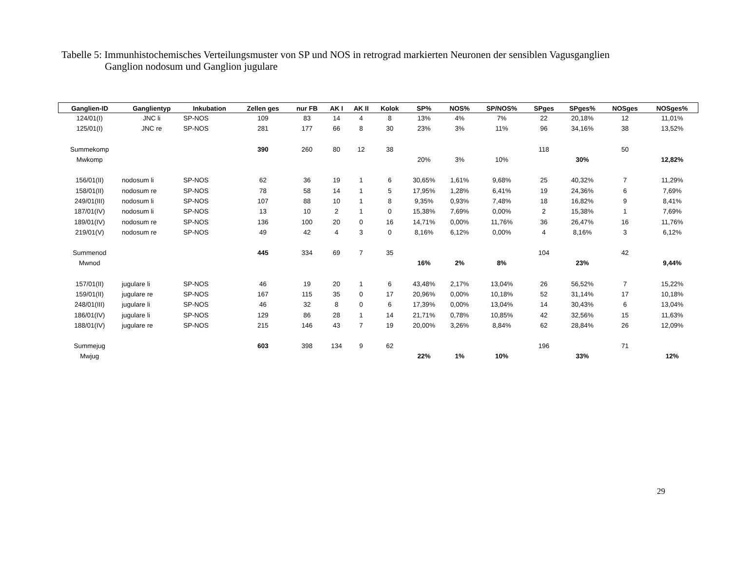Tabelle 5: Immunhistochemisches Verteilungsmuster von SP und NOS in retrograd markierten Neuronen der sensiblen Vagusganglien
Ganglion nodosum und Ganglion jugulare
| Ganglien-ID | Ganglientyp | Inkubation | Zellen ges | nur FB | AK I | AK II | Kolok | SP% | NOS% | SP/NOS% | SPges | SPges% | NOSges | NOSges% |
| --- | --- | --- | --- | --- | --- | --- | --- | --- | --- | --- | --- | --- | --- | --- |
| 124/01(I) | JNC li | SP-NOS | 109 | 83 | 14 | 4 | 8 | 13% | 4% | 7% | 22 | 20,18% | 12 | 11,01% |
| 125/01(I) | JNC re | SP-NOS | 281 | 177 | 66 | 8 | 30 | 23% | 3% | 11% | 96 | 34,16% | 38 | 13,52% |
| Summekomp | | | 390 | 260 | 80 | 12 | 38 | | | | 118 | | 50 | |
| Mwkomp | | | | | | | | 20% | 3% | 10% | | 30% | | 12,82% |
| 156/01(II) | nodosum li | SP-NOS | 62 | 36 | 19 | 1 | 6 | 30,65% | 1,61% | 9,68% | 25 | 40,32% | 7 | 11,29% |
| 158/01(II) | nodosum re | SP-NOS | 78 | 58 | 14 | 1 | 5 | 17,95% | 1,28% | 6,41% | 19 | 24,36% | 6 | 7,69% |
| 249/01(III) | nodosum li | SP-NOS | 107 | 88 | 10 | 1 | 8 | 9,35% | 0,93% | 7,48% | 18 | 16,82% | 9 | 8,41% |
| 187/01(IV) | nodosum li | SP-NOS | 13 | 10 | 2 | 1 | 0 | 15,38% | 7,69% | 0,00% | 2 | 15,38% | 1 | 7,69% |
| 189/01(IV) | nodosum re | SP-NOS | 136 | 100 | 20 | 0 | 16 | 14,71% | 0,00% | 11,76% | 36 | 26,47% | 16 | 11,76% |
| 219/01(V) | nodosum re | SP-NOS | 49 | 42 | 4 | 3 | 0 | 8,16% | 6,12% | 0,00% | 4 | 8,16% | 3 | 6,12% |
| Summenod | | | 445 | 334 | 69 | 7 | 35 | | | | 104 | | 42 | |
| Mwnod | | | | | | | | 16% | 2% | 8% | | 23% | | 9,44% |
| 157/01(II) | jugulare li | SP-NOS | 46 | 19 | 20 | 1 | 6 | 43,48% | 2,17% | 13,04% | 26 | 56,52% | 7 | 15,22% |
| 159/01(II) | jugulare re | SP-NOS | 167 | 115 | 35 | 0 | 17 | 20,96% | 0,00% | 10,18% | 52 | 31,14% | 17 | 10,18% |
| 248/01(III) | jugulare li | SP-NOS | 46 | 32 | 8 | 0 | 6 | 17,39% | 0,00% | 13,04% | 14 | 30,43% | 6 | 13,04% |
| 186/01(IV) | jugulare li | SP-NOS | 129 | 86 | 28 | 1 | 14 | 21,71% | 0,78% | 10,85% | 42 | 32,56% | 15 | 11,63% |
| 188/01(IV) | jugulare re | SP-NOS | 215 | 146 | 43 | 7 | 19 | 20,00% | 3,26% | 8,84% | 62 | 28,84% | 26 | 12,09% |
| Summejug | | | 603 | 398 | 134 | 9 | 62 | | | | 196 | | 71 | |
| Mwjug | | | | | | | | 22% | 1% | 10% | | 33% | | 12% |
29